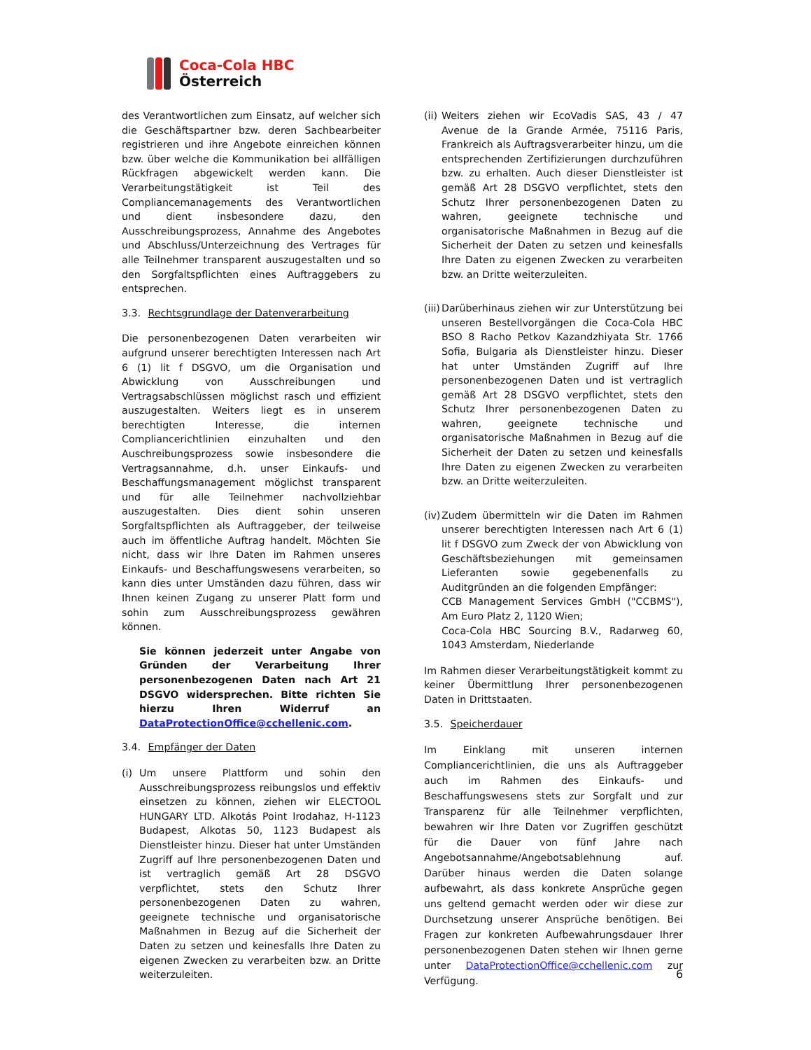Coca-Cola HBC
Österreich
des Verantwortlichen zum Einsatz, auf welcher sich die Geschäftspartner bzw. deren Sachbearbeiter registrieren und ihre Angebote einreichen können bzw. über welche die Kommunikation bei allfälligen Rückfragen abgewickelt werden kann. Die Verarbeitungstätigkeit ist Teil des Compliancemanagements des Verantwortlichen und dient insbesondere dazu, den Ausschreibungsprozess, Annahme des Angebotes und Abschluss/Unterzeichnung des Vertrages für alle Teilnehmer transparent auszugestalten und so den Sorgfaltspflichten eines Auftraggebers zu entsprechen.
3.3. Rechtsgrundlage der Datenverarbeitung
Die personenbezogenen Daten verarbeiten wir aufgrund unserer berechtigten Interessen nach Art 6 (1) lit f DSGVO, um die Organisation und Abwicklung von Ausschreibungen und Vertragsabschlüssen möglichst rasch und effizient auszugestalten. Weiters liegt es in unserem berechtigten Interesse, die internen Compliancerichtlinien einzuhalten und den Auschreibungsprozess sowie insbesondere die Vertragsannahme, d.h. unser Einkaufs- und Beschaffungsmanagement möglichst transparent und für alle Teilnehmer nachvollziehbar auszugestalten. Dies dient sohin unseren Sorgfaltspflichten als Auftraggeber, der teilweise auch im öffentliche Auftrag handelt. Möchten Sie nicht, dass wir Ihre Daten im Rahmen unseres Einkaufs- und Beschaffungswesens verarbeiten, so kann dies unter Umständen dazu führen, dass wir Ihnen keinen Zugang zu unserer Platt form und sohin zum Ausschreibungsprozess gewähren können.
Sie können jederzeit unter Angabe von Gründen der Verarbeitung Ihrer personenbezogenen Daten nach Art 21 DSGVO widersprechen. Bitte richten Sie hierzu Ihren Widerruf an DataProtectionOffice@cchellenic.com.
3.4. Empfänger der Daten
(i)
Um unsere Plattform und sohin den Ausschreibungsprozess reibungslos und effektiv einsetzen zu können, ziehen wir ELECTOOL HUNGARY LTD. Alkotás Point Irodahaz, H-1123 Budapest, Alkotas 50, 1123 Budapest als Dienstleister hinzu. Dieser hat unter Umständen Zugriff auf Ihre personenbezogenen Daten und ist vertraglich gemäß Art 28 DSGVO verpflichtet, stets den Schutz Ihrer personenbezogenen Daten zu wahren, geeignete technische und organisatorische Maßnahmen in Bezug auf die Sicherheit der Daten zu setzen und keinesfalls Ihre Daten zu eigenen Zwecken zu verarbeiten bzw. an Dritte weiterzuleiten.
(ii)
Weiters ziehen wir EcoVadis SAS, 43 / 47 Avenue de la Grande Armée, 75116 Paris, Frankreich als Auftragsverarbeiter hinzu, um die entsprechenden Zertifizierungen durchzuführen bzw. zu erhalten. Auch dieser Dienstleister ist gemäß Art 28 DSGVO verpflichtet, stets den Schutz Ihrer personenbezogenen Daten zu wahren, geeignete technische und organisatorische Maßnahmen in Bezug auf die Sicherheit der Daten zu setzen und keinesfalls Ihre Daten zu eigenen Zwecken zu verarbeiten bzw. an Dritte weiterzuleiten.
(iii)
Darüberhinaus ziehen wir zur Unterstützung bei unseren Bestellvorgängen die Coca-Cola HBC BSO 8 Racho Petkov Kazandzhiyata Str. 1766 Sofia, Bulgaria als Dienstleister hinzu. Dieser hat unter Umständen Zugriff auf Ihre personenbezogenen Daten und ist vertraglich gemäß Art 28 DSGVO verpflichtet, stets den Schutz Ihrer personenbezogenen Daten zu wahren, geeignete technische und organisatorische Maßnahmen in Bezug auf die Sicherheit der Daten zu setzen und keinesfalls Ihre Daten zu eigenen Zwecken zu verarbeiten bzw. an Dritte weiterzuleiten.
(iv)
Zudem übermitteln wir die Daten im Rahmen unserer berechtigten Interessen nach Art 6 (1) lit f DSGVO zum Zweck der von Abwicklung von Geschäftsbeziehungen mit gemeinsamen Lieferanten sowie gegebenenfalls zu Auditgründen an die folgenden Empfänger:
CCB Management Services GmbH ("CCBMS"), Am Euro Platz 2, 1120 Wien;
Coca-Cola HBC Sourcing B.V., Radarweg 60, 1043 Amsterdam, Niederlande
Im Rahmen dieser Verarbeitungstätigkeit kommt zu keiner Übermittlung Ihrer personenbezogenen Daten in Drittstaaten.
3.5. Speicherdauer
Im Einklang mit unseren internen Compliancerichtlinien, die uns als Auftraggeber auch im Rahmen des Einkaufs- und Beschaffungswesens stets zur Sorgfalt und zur Transparenz für alle Teilnehmer verpflichten, bewahren wir Ihre Daten vor Zugriffen geschützt für die Dauer von fünf Jahre nach Angebotsannahme/Angebotsablehnung auf. Darüber hinaus werden die Daten solange aufbewahrt, als dass konkrete Ansprüche gegen uns geltend gemacht werden oder wir diese zur Durchsetzung unserer Ansprüche benötigen. Bei Fragen zur konkreten Aufbewahrungsdauer Ihrer personenbezogenen Daten stehen wir Ihnen gerne unter DataProtectionOffice@cchellenic.com zur Verfügung.
6